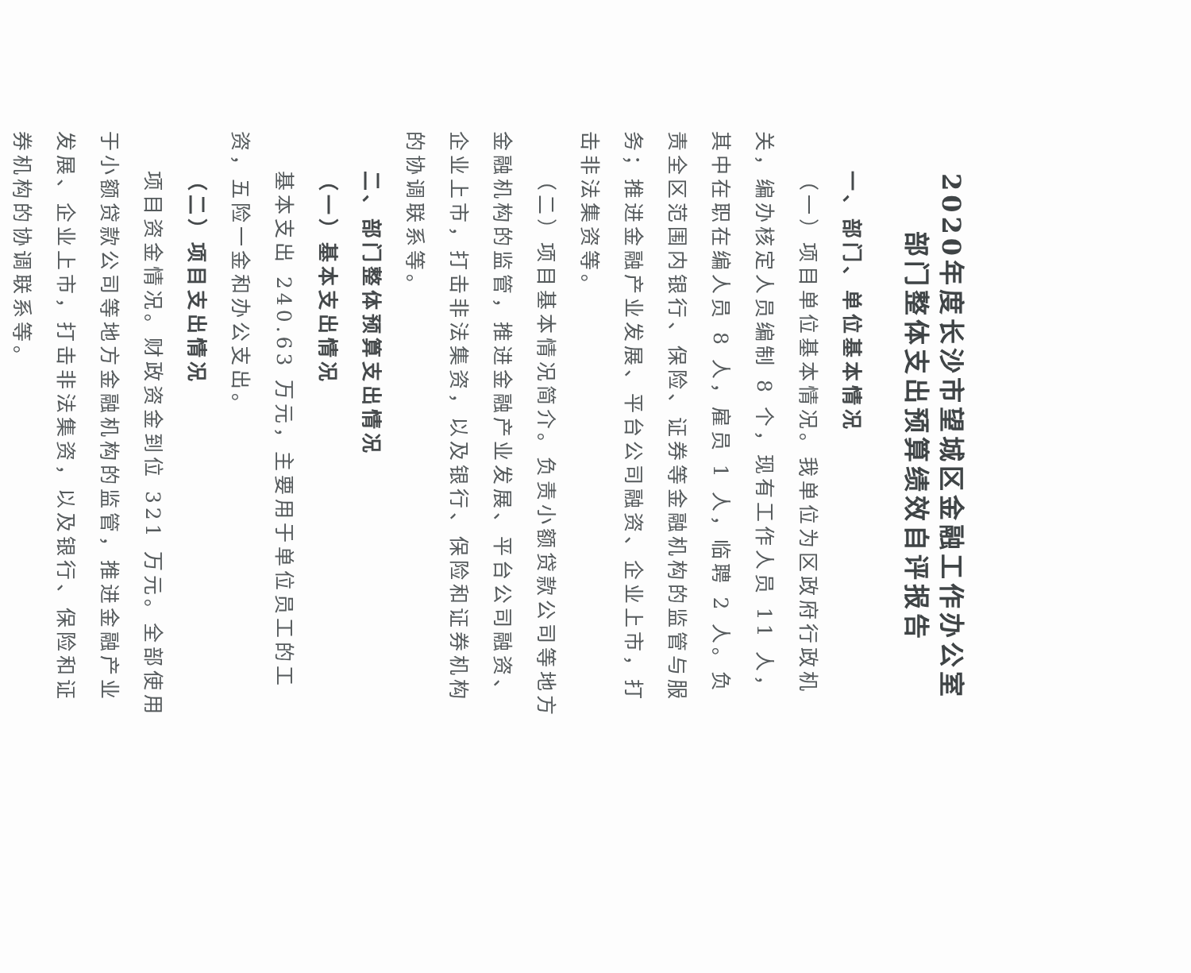2020年度长沙市望城区金融工作办公室
部门整体支出预算绩效自评报告
一、部门、单位基本情况
（一）项目单位基本情况。我单位为区政府行政机关，编办核定人员编制 8 个，现有工作人员 11 人，其中在职在编人员 8 人，雇员 1 人，临聘 2 人。负责全区范围内银行、保险、证券等金融机构的监管与服务；推进金融产业发展、平台公司融资、企业上市，打击非法集资等。
（二）项目基本情况简介。负责小额贷款公司等地方金融机构的监管，推进金融产业发展、平台公司融资、企业上市，打击非法集资，以及银行、保险和证券机构的协调联系等。
二、部门整体预算支出情况
（一）基本支出情况
基本支出 240.63 万元，主要用于单位员工的工资，五险一金和办公支出。
（二）项目支出情况
项目资金情况。财政资金到位 321 万元。全部使用于小额贷款公司等地方金融机构的监管，推进金融产业发展、企业上市，打击非法集资，以及银行、保险和证券机构的协调联系等。